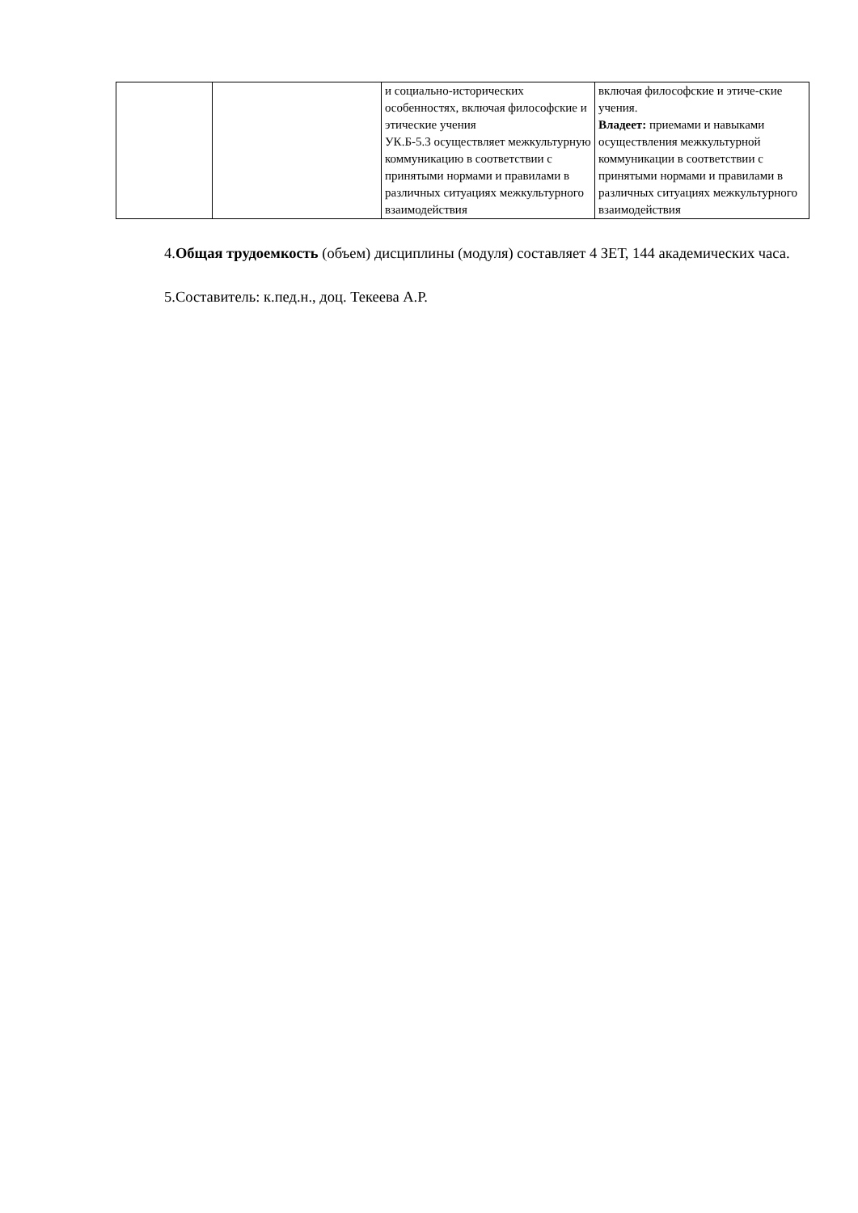| | | и социально-исторических особенностях, включая философские и этические учения УК.Б-5.3 осуществляет межкультурную коммуникацию в соответствии с принятыми нормами и правилами в различных ситуациях межкультурного взаимодействия | включая философские и этиче-ские учения. Владеет: приемами и навыками осуществления межкультурной коммуникации в соответствии с принятыми нормами и правилами в различных ситуациях межкультурного взаимодействия |
4.Общая трудоемкость (объем) дисциплины (модуля) составляет 4 ЗЕТ, 144 академических часа.
5.Составитель: к.пед.н., доц. Текеева А.Р.